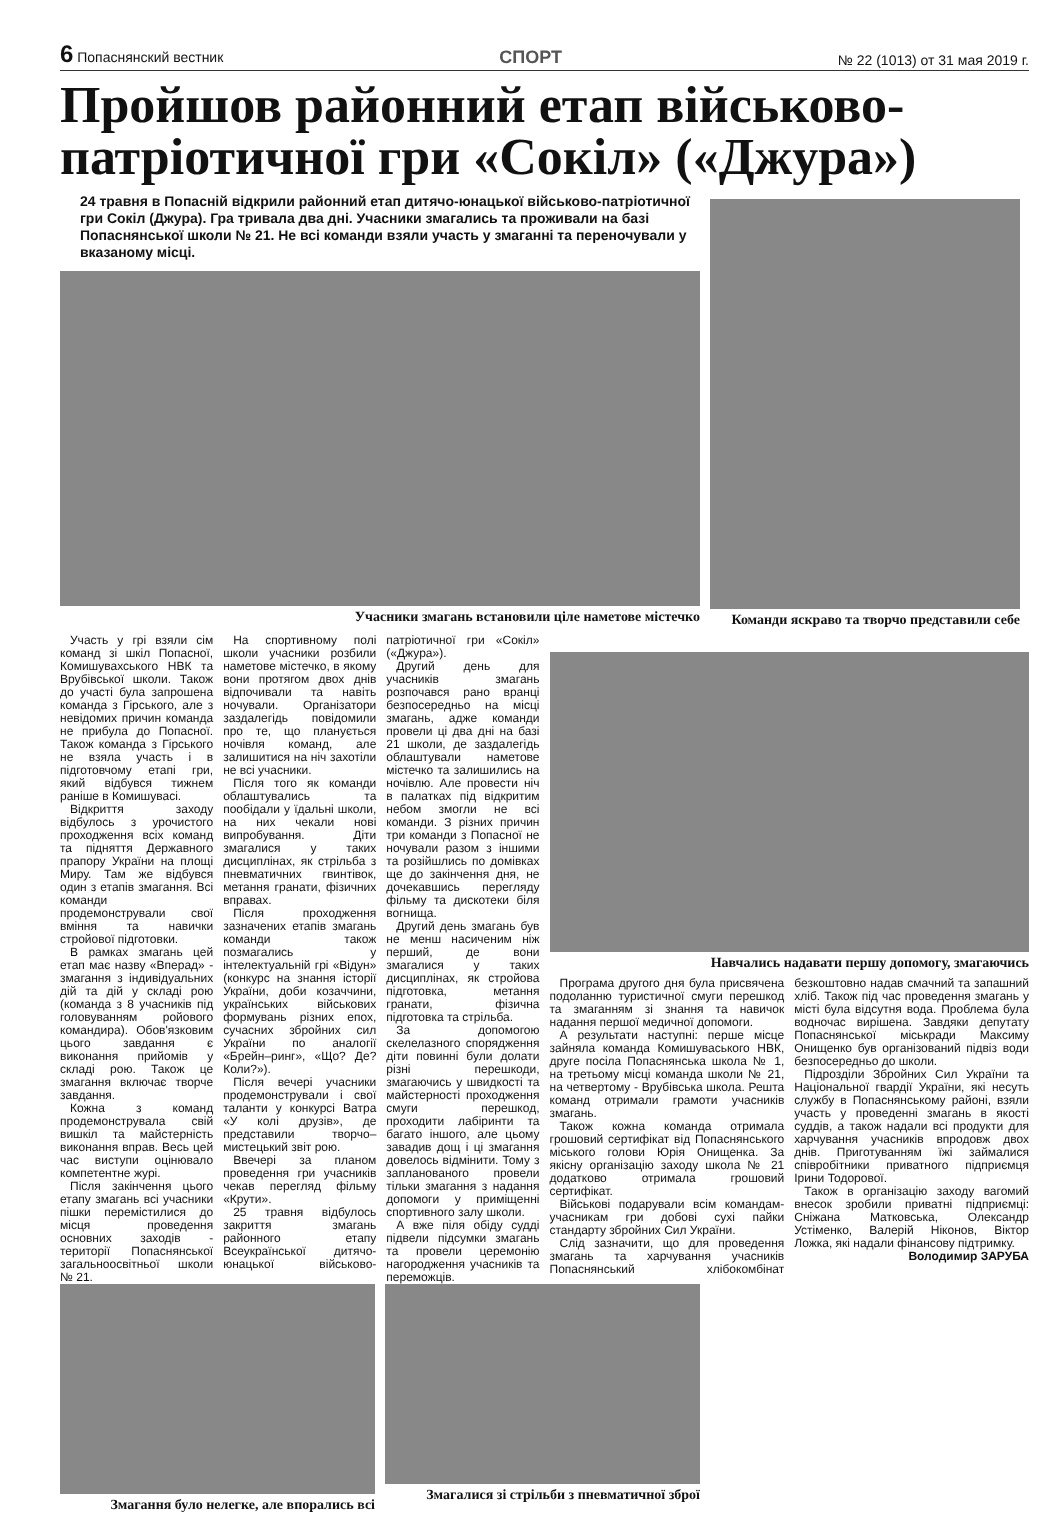6 Попаснянский вестник СПОРТ № 22 (1013) от 31 мая 2019 г.
Пройшов районний етап військово-патріотичної гри «Сокіл» («Джура»)
24 травня в Попасній відкрили районний етап дитячо-юнацької військово-патріотичної гри Сокіл (Джура). Гра тривала два дні. Учасники змагались та проживали на базі Попаснянської школи № 21. Не всі команди взяли участь у змаганні та переночували у вказаному місці.
Учасники змагань встановили ціле наметове містечко
Команди яскраво та творчо представили себе
Участь у грі взяли сім команд зі шкіл Попасної, Комишувахського НВК та Врубівської школи. Також до участі була запрошена команда з Гірського, але з невідомих причин команда не прибула до Попасної. Також команда з Гірського не взяла участь і в підготовчому етапі гри, який відбувся тижнем раніше в Комишуваcі.
Відкриття заходу відбулось з урочистого проходження всіх команд та підняття Державного прапору України на площі Миру. Там же відбувся один з етапів змагання. Всі команди продемонстрували свої вміння та навички стройової підготовки.
В рамках змагань цей етап має назву «Вперад» - змагання з індивідуальних дій та дій у складі рою (команда з 8 учасників під головуванням ройового командира). Обов'язковим цього завдання є виконання прийомів у складі рою. Також це змагання включає творче завдання.
Кожна з команд продемонструвала свій вишкіл та майстерність виконання вправ. Весь цей час виступи оцінювало компетентне журі.
Після закінчення цього етапу змагань всі учасники пішки перемістилися до місця проведення основних заходів - території Попаснянської загальноосвітньої школи № 21.
На спортивному полі школи учасники розбили наметове містечко, в якому вони протягом двох днів відпочивали та навіть ночували. Організатори заздалегідь повідомили про те, що планується ночівля команд, але залишитися на ніч захотіли не всі учасники.
Після того як команди облаштувались та пообідали у їдальні школи, на них чекали нові випробування. Діти змагалися у таких дисциплінах, як стрільба з пневматичних гвинтівок, метання гранати, фізичних вправах.
Після проходження зазначених етапів змагань команди також позмагались у інтелектуальній грі «Відун» (конкурс на знання історії України, доби козаччини, українських військових формувань різних епох, сучасних збройних сил України по аналогії «Брейн–ринг», «Що? Де? Коли?»).
Після вечері учасники продемонстрували і свої таланти у конкурсі Ватра «У колі друзів», де представили творчо–мистецький звіт рою.
Ввечері за планом проведення гри учасників чекав перегляд фільму «Крути».
25 травня відбулось закриття змагань районного етапу Всеукраїнської дитячо-юнацької військово-патріотичної гри «Сокіл» («Джура»).
Другий день для учасників змагань розпочався рано вранці безпосередньо на місці змагань, адже команди провели ці два дні на базі 21 школи, де заздалегідь облаштували наметове містечко та залишились на ночівлю. Але провести ніч в палатках під відкритим небом змогли не всі команди. З різних причин три команди з Попасної не ночували разом з іншими та розійшлись по домівках ще до закінчення дня, не дочекавшись перегляду фільму та дискотеки біля вогнища.
Другий день змагань був не менш насиченим ніж перший, де вони змагалися у таких дисциплінах, як стройова підготовка, метання гранати, фізична підготовка та стрільба.
За допомогою скелелазного спорядження діти повинні були долати різні перешкоди, змагаючись у швидкості та майстерності проходження смуги перешкод, проходити лабіринти та багато іншого, але цьому завадив дощ і ці змагання довелось відмінити. Тому з запланованого провели тільки змагання з надання допомоги у приміщенні спортивного залу школи.
А вже піля обіду судді підвели підсумки змагань та провели церемонію нагородження учасників та переможців.
Навчались надавати першу допомогу, змагаючись
Програма другого дня була присвячена подоланню туристичної смуги перешкод та змаганням зі знання та навичок надання першої медичної допомоги.
А результати наступні: перше місце зайняла команда Комишуваського НВК, друге посіла Попаснянська школа № 1, на третьому місці команда школи № 21, на четвертому - Врубівська школа. Решта команд отримали грамоти учасників змагань.
Також кожна команда отримала грошовий сертифікат від Попаснянського міського голови Юрія Онищенка. За якісну організацію заходу школа № 21 додатково отримала грошовий сертифікат.
Військові подарували всім командам-учасникам гри добові сухі пайки стандарту збройних Сил України.
Слід зазначити, що для проведення змагань та харчування учасників Попаснянський хлібокомбінат безкоштовно надав смачний та запашний хліб. Також під час проведення змагань у місті була відсутня вода. Проблема була водночас вирішена. Завдяки депутату Попаснянської міськради Максиму Онищенко був організований підвіз води безпосередньо до школи.
Підрозділи Збройних Сил України та Національної гвардії України, які несуть службу в Попаснянському районі, взяли участь у проведенні змагань в якості суддів, а також надали всі продукти для харчування учасників впродовж двох днів. Приготуванням їжі займалися співробітники приватного підприємця Ірини Тодорової.
Також в організацію заходу вагомий внесок зробили приватні підприємці: Сніжана Матковська, Олександр Устіменко, Валерій Ніконов, Віктор Ложка, які надали фінансову підтримку.
Володимир ЗАРУБА
Змагання було нелегке, але впорались всі
Змагалися зі стрільби з пневматичної зброї